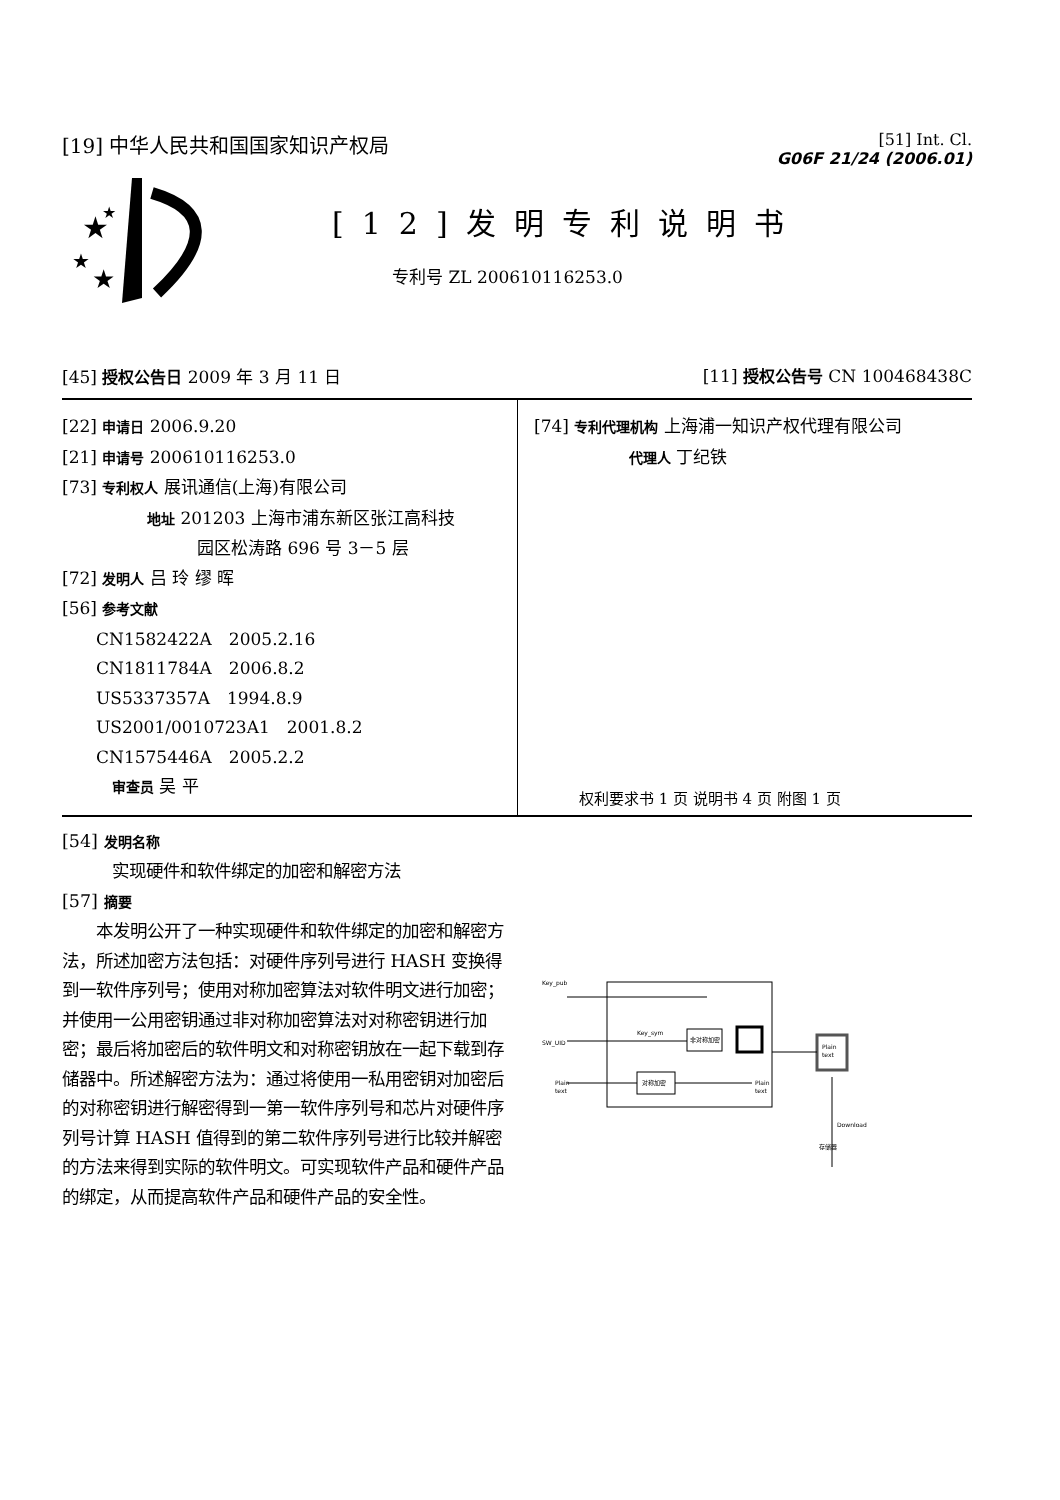[19] 中华人民共和国国家知识产权局
[51] Int. Cl.
G06F 21/24 (2006.01)
★
★
★
★
[12]发明专利说明书
专利号 ZL 200610116253.0
[45] 授权公告日 2009 年 3 月 11 日
[11] 授权公告号 CN 100468438C
[22] 申请日 2006.9.20
[21] 申请号 200610116253.0
[73] 专利权人 展讯通信(上海)有限公司
地址 201203 上海市浦东新区张江高科技
园区松涛路 696 号 3－5 层
[72] 发明人 吕 玲 缪 晖
[56] 参考文献
CN1582422A　2005.2.16
CN1811784A　2006.8.2
US5337357A　1994.8.9
US2001/0010723A1　2001.8.2
CN1575446A　2005.2.2
审查员 吴 平
[74] 专利代理机构 上海浦一知识产权代理有限公司
代理人 丁纪铁
权利要求书 1 页 说明书 4 页 附图 1 页
[54] 发明名称
实现硬件和软件绑定的加密和解密方法
[57] 摘要
　　本发明公开了一种实现硬件和软件绑定的加密和解密方法，所述加密方法包括：对硬件序列号进行 HASH 变换得到一软件序列号；使用对称加密算法对软件明文进行加密；并使用一公用密钥通过非对称加密算法对对称密钥进行加密；最后将加密后的软件明文和对称密钥放在一起下载到存储器中。所述解密方法为：通过将使用一私用密钥对加密后的对称密钥进行解密得到一第一软件序列号和芯片对硬件序列号计算 HASH 值得到的第二软件序列号进行比较并解密的方法来得到实际的软件明文。可实现软件产品和硬件产品的绑定，从而提高软件产品和硬件产品的安全性。
Key_pub
SW_UID
Plain
text
Key_sym
非对称加密
对称加密
Plain
text
Plain
text
Download
存储器